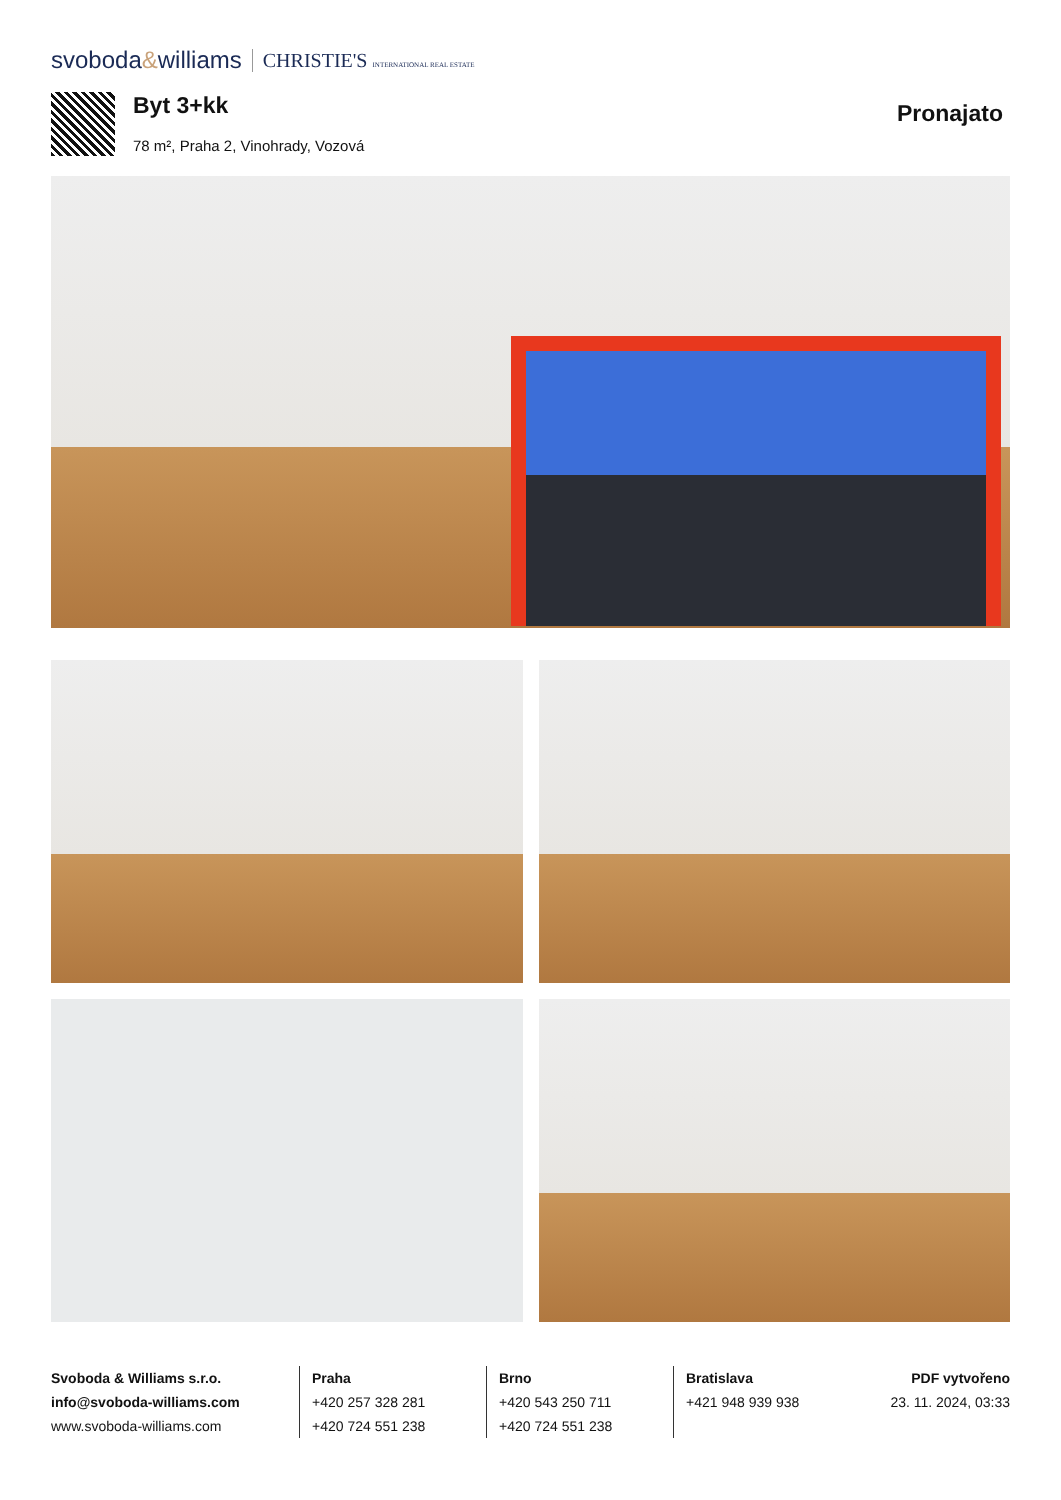svoboda&williams CHRISTIE'S INTERNATIONAL REAL ESTATE
Byt 3+kk
78 m², Praha 2, Vinohrady, Vozová
Pronajato
Svoboda & Williams s.r.o.
info@svoboda-williams.com
www.svoboda-williams.com
Praha
+420 257 328 281
+420 724 551 238
Brno
+420 543 250 711
+420 724 551 238
Bratislava
+421 948 939 938
PDF vytvořeno
23. 11. 2024, 03:33